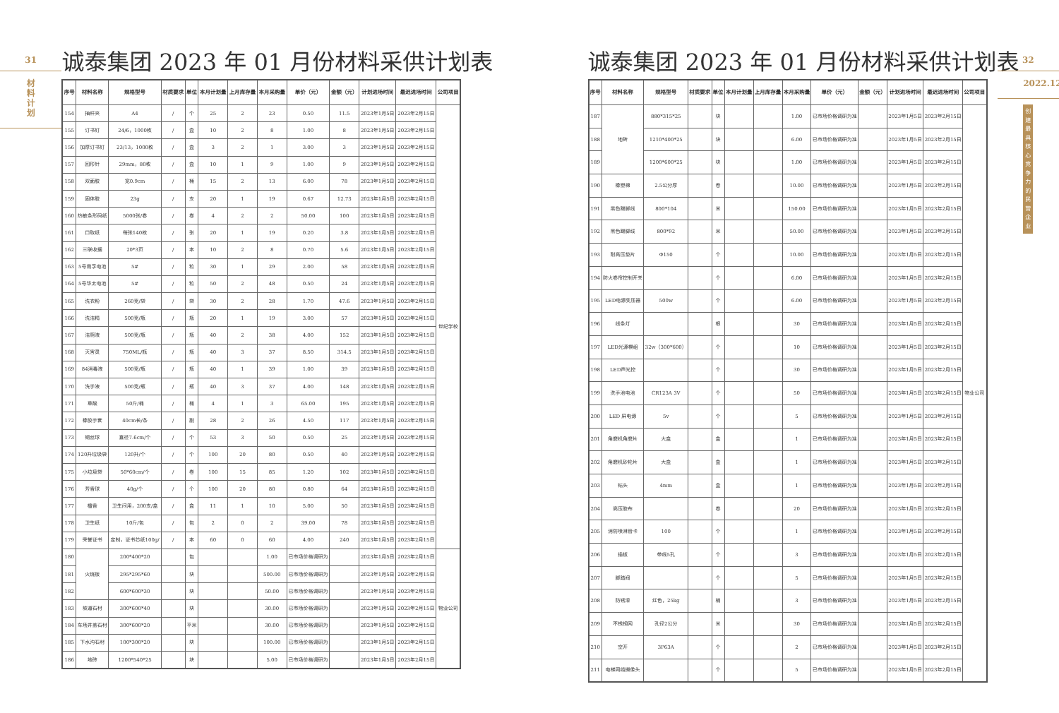31
材料计划
诚泰集团 2023 年 01 月份材料采供计划表
| 序号 | 材料名称 | 规格型号 | 材质要求 | 单位 | 本月计划量 | 上月库存量 | 本月采购量 | 单价（元） | 金额（元） | 计划进场时间 | 最迟进场时间 | 公司项目 |
| --- | --- | --- | --- | --- | --- | --- | --- | --- | --- | --- | --- | --- |
| 154 | 抽杆夹 | A4 | / | 个 | 25 | 2 | 23 | 0.50 | 11.5 | 2023年1月5日 | 2023年2月15日 | 世纪学校 |
| 155 | 订书钉 | 24/6，1000枚 | / | 盒 | 10 | 2 | 8 | 1.00 | 8 | 2023年1月5日 | 2023年2月15日 | |
| 156 | 加厚订书钉 | 23/13，1000枚 | / | 盒 | 3 | 2 | 1 | 3.00 | 3 | 2023年1月5日 | 2023年2月15日 | |
| 157 | 回形针 | 29mm，80枚 | / | 盒 | 10 | 1 | 9 | 1.00 | 9 | 2023年1月5日 | 2023年2月15日 | |
| 158 | 双面胶 | 宽0.9cm | / | 桶 | 15 | 2 | 13 | 6.00 | 78 | 2023年1月5日 | 2023年2月15日 | |
| 159 | 固体胶 | 23g | / | 支 | 20 | 1 | 19 | 0.67 | 12.73 | 2023年1月5日 | 2023年2月15日 | |
| 160 | 热敏条形码纸 | 5000张/卷 | / | 卷 | 4 | 2 | 2 | 50.00 | 100 | 2023年1月5日 | 2023年2月15日 | |
| 161 | 口取纸 | 每张140枚 | / | 张 | 20 | 1 | 19 | 0.20 | 3.8 | 2023年1月5日 | 2023年2月15日 | |
| 162 | 三联收据 | 20*3页 | / | 本 | 10 | 2 | 8 | 0.70 | 5.6 | 2023年1月5日 | 2023年2月15日 | |
| 163 | 5号南孚电池 | 5# | / | 粒 | 30 | 1 | 29 | 2.00 | 58 | 2023年1月5日 | 2023年2月15日 | |
| 164 | 5号华太电池 | 5# | / | 粒 | 50 | 2 | 48 | 0.50 | 24 | 2023年1月5日 | 2023年2月15日 | |
| 165 | 洗衣粉 | 260克/袋 | / | 袋 | 30 | 2 | 28 | 1.70 | 47.6 | 2023年1月5日 | 2023年2月15日 | |
| 166 | 洗洁精 | 500克/瓶 | / | 瓶 | 20 | 1 | 19 | 3.00 | 57 | 2023年1月5日 | 2023年2月15日 | |
| 167 | 洁厕液 | 500克/瓶 | / | 瓶 | 40 | 2 | 38 | 4.00 | 152 | 2023年1月5日 | 2023年2月15日 | |
| 168 | 灭害灵 | 750ML/瓶 | / | 瓶 | 40 | 3 | 37 | 8.50 | 314.5 | 2023年1月5日 | 2023年2月15日 | |
| 169 | 84消毒液 | 500克/瓶 | / | 瓶 | 40 | 1 | 39 | 1.00 | 39 | 2023年1月5日 | 2023年2月15日 | |
| 170 | 洗手液 | 500克/瓶 | / | 瓶 | 40 | 3 | 37 | 4.00 | 148 | 2023年1月5日 | 2023年2月15日 | |
| 171 | 草酸 | 50斤/桶 | / | 桶 | 4 | 1 | 3 | 65.00 | 195 | 2023年1月5日 | 2023年2月15日 | |
| 172 | 橡胶手套 | 40cm长/条 | / | 副 | 28 | 2 | 26 | 4.50 | 117 | 2023年1月5日 | 2023年2月15日 | |
| 173 | 钢丝球 | 直径7.6cm/个 | / | 个 | 53 | 3 | 50 | 0.50 | 25 | 2023年1月5日 | 2023年2月15日 | |
| 174 | 120升垃圾袋 | 120升/个 | / | 个 | 100 | 20 | 80 | 0.50 | 40 | 2023年1月5日 | 2023年2月15日 | |
| 175 | 小垃圾袋 | 50*60cm/个 | / | 卷 | 100 | 15 | 85 | 1.20 | 102 | 2023年1月5日 | 2023年2月15日 | |
| 176 | 芳香球 | 40g/个 | / | 个 | 100 | 20 | 80 | 0.80 | 64 | 2023年1月5日 | 2023年2月15日 | |
| 177 | 檀香 | 卫生间用，200支/盒 | / | 盒 | 11 | 1 | 10 | 5.00 | 50 | 2023年1月5日 | 2023年2月15日 | |
| 178 | 卫生纸 | 10斤/包 | / | 包 | 2 | 0 | 2 | 39.00 | 78 | 2023年1月5日 | 2023年2月15日 | |
| 179 | 荣誉证书 | 定制，证书芯纸100g/ | / | 本 | 60 | 0 | 60 | 4.00 | 240 | 2023年1月5日 | 2023年2月15日 | |
| 180 | 火烧板 | 200*400*20 | | 包 | | | 1.00 | 已市场价格调研为 | | 2023年1月5日 | 2023年2月15日 | 物业公司 |
| 181 | | 295*295*60 | | 块 | | | 500.00 | 已市场价格调研为 | | 2023年1月5日 | 2023年2月15日 | |
| 182 | | 600*600*30 | | 块 | | | 50.00 | 已市场价格调研为 | | 2023年1月5日 | 2023年2月15日 | |
| 183 | 坡道石材 | 300*600*40 | | 块 | | | 30.00 | 已市场价格调研为 | | 2023年1月5日 | 2023年2月15日 | |
| 184 | 车场井盖石材 | 300*600*20 | | 平米 | | | 30.00 | 已市场价格调研为 | | 2023年1月5日 | 2023年2月15日 | |
| 185 | 下水沟石材 | 100*300*20 | | 块 | | | 100.00 | 已市场价格调研为 | | 2023年1月5日 | 2023年2月15日 | |
| 186 | 地砖 | 1200*540*25 | | 块 | | | 5.00 | 已市场价格调研为 | | 2023年1月5日 | 2023年2月15日 | |
诚泰集团 2023 年 01 月份材料采供计划表
| 序号 | 材料名称 | 规格型号 | 材质要求 | 单位 | 本月计划量 | 上月库存量 | 本月采购量 | 单价（元） | 金额（元） | 计划进场时间 | 最迟进场时间 | 公司项目 |
| --- | --- | --- | --- | --- | --- | --- | --- | --- | --- | --- | --- | --- |
| 187 | 地砖 | 880*315*25 | | 块 | | | 1.00 | 已市场价格调研为准 | | 2023年1月5日 | 2023年2月15日 | 物业公司 |
| 188 | | 1210*400*25 | | 块 | | | 6.00 | 已市场价格调研为准 | | 2023年1月5日 | 2023年2月15日 | |
| 189 | | 1200*600*25 | | 块 | | | 1.00 | 已市场价格调研为准 | | 2023年1月5日 | 2023年2月15日 | |
| 190 | 橡塑棉 | 2.5公分厚 | | 卷 | | | 10.00 | 已市场价格调研为准 | | 2023年1月5日 | 2023年2月15日 | |
| 191 | 黑色踢脚线 | 800*104 | | 米 | | | 150.00 | 已市场价格调研为准 | | 2023年1月5日 | 2023年2月15日 | |
| 192 | 黑色踢脚线 | 800*92 | | 米 | | | 50.00 | 已市场价格调研为准 | | 2023年1月5日 | 2023年2月15日 | |
| 193 | 耐高压垫片 | Φ150 | | 个 | | | 10.00 | 已市场价格调研为准 | | 2023年1月5日 | 2023年2月15日 | |
| 194 | 防火卷帘控制开关 | | | 个 | | | 6.00 | 已市场价格调研为准 | | 2023年1月5日 | 2023年2月15日 | |
| 195 | LED电源变压器 | 500w | | 个 | | | 6.00 | 已市场价格调研为准 | | 2023年1月5日 | 2023年2月15日 | |
| 196 | 线条灯 | | | 根 | | | 30 | 已市场价格调研为准 | | 2023年1月5日 | 2023年2月15日 | |
| 197 | LED光源模组 | 32w（300*600） | | 个 | | | 10 | 已市场价格调研为准 | | 2023年1月5日 | 2023年2月15日 | |
| 198 | LED声光控 | | | 个 | | | 30 | 已市场价格调研为准 | | 2023年1月5日 | 2023年2月15日 | |
| 199 | 洗手池电池 | CR123A 3V | | 个 | | | 50 | 已市场价格调研为准 | | 2023年1月5日 | 2023年2月15日 | |
| 200 | LED 屏电源 | 5v | | 个 | | | 5 | 已市场价格调研为准 | | 2023年1月5日 | 2023年2月15日 | |
| 201 | 角磨机角磨片 | 大盒 | | 盒 | | | 1 | 已市场价格调研为准 | | 2023年1月5日 | 2023年2月15日 | |
| 202 | 角磨机砂轮片 | 大盒 | | 盒 | | | 1 | 已市场价格调研为准 | | 2023年1月5日 | 2023年2月15日 | |
| 203 | 钻头 | 4mm | | 盒 | | | 1 | 已市场价格调研为准 | | 2023年1月5日 | 2023年2月15日 | |
| 204 | 高压胶布 | | | 卷 | | | 20 | 已市场价格调研为准 | | 2023年1月5日 | 2023年2月15日 | |
| 205 | 消防喷淋管卡 | 100 | | 个 | | | 1 | 已市场价格调研为准 | | 2023年1月5日 | 2023年2月15日 | |
| 206 | 插板 | 带线5孔 | | 个 | | | 3 | 已市场价格调研为准 | | 2023年1月5日 | 2023年2月15日 | |
| 207 | 脚踏阀 | | | 个 | | | 5 | 已市场价格调研为准 | | 2023年1月5日 | 2023年2月15日 | |
| 208 | 防锈漆 | 红色，25kg | | 桶 | | | 3 | 已市场价格调研为准 | | 2023年1月5日 | 2023年2月15日 | |
| 209 | 不锈钢网 | 孔径2公分 | | 米 | | | 30 | 已市场价格调研为准 | | 2023年1月5日 | 2023年2月15日 | |
| 210 | 空开 | 3P63A | | 个 | | | 2 | 已市场价格调研为准 | | 2023年1月5日 | 2023年2月15日 | |
| 211 | 电梯网络摄像头 | | | 个 | | | 5 | 已市场价格调研为准 | | 2023年1月5日 | 2023年2月15日 | |
32
2022.12
创建最具核心竞争力的民营企业